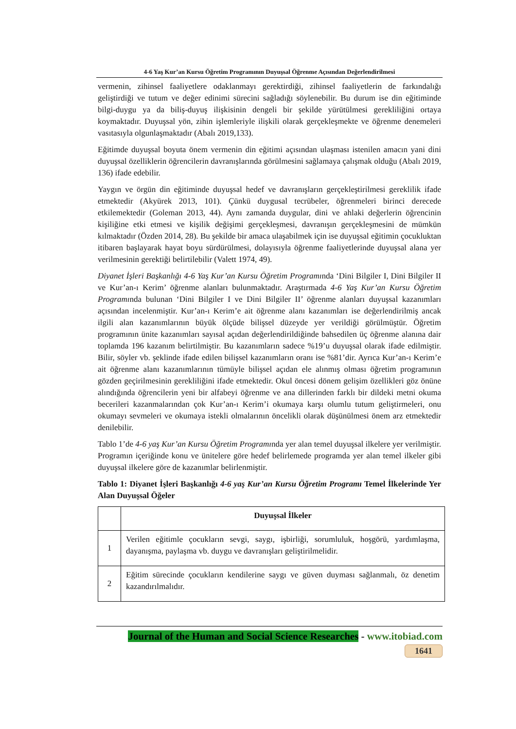4-6 Yaş Kur’an Kursu Öğretim Programının Duyuşsal Öğrenme Açısından Değerlendirilmesi
vermenin, zihinsel faaliyetlere odaklanmayı gerektirdiği, zihinsel faaliyetlerin de farkındalığı geliştirdiği ve tutum ve değer edinimi sürecini sağladığı söylenebilir. Bu durum ise din eğitiminde bilgi-duygu ya da biliş-duyuş ilişkisinin dengeli bir şekilde yürütülmesi gerekliliğini ortaya koymaktadır. Duyuşsal yön, zihin işlemleriyle ilişkili olarak gerçekleşmekte ve öğrenme denemeleri vasıtasıyla olgunlaşmaktadır (Abalı 2019,133).
Eğitimde duyuşsal boyuta önem vermenin din eğitimi açısından ulaşması istenilen amacın yani dini duyuşsal özelliklerin öğrencilerin davranışlarında görülmesini sağlamaya çalışmak olduğu (Abalı 2019, 136) ifade edebilir.
Yaygın ve örgün din eğitiminde duyuşsal hedef ve davranışların gerçekleştirilmesi gereklilik ifade etmektedir (Akyürek 2013, 101). Çünkü duygusal tecrübeler, öğrenmeleri birinci derecede etkilemektedir (Goleman 2013, 44). Aynı zamanda duygular, dini ve ahlaki değerlerin öğrencinin kişiliğine etki etmesi ve kişilik değişimi gerçekleşmesi, davranışın gerçekleşmesini de mümkün kılmaktadır (Özden 2014, 28). Bu şekilde bir amaca ulaşabilmek için ise duyuşsal eğitimin çocukluktan itibaren başlayarak hayat boyu sürdürülmesi, dolayısıyla öğrenme faaliyetlerinde duyuşsal alana yer verilmesinin gerektiği belirtilebilir (Valett 1974, 49).
Diyanet İşleri Başkanlığı 4-6 Yaş Kur’an Kursu Öğretim Programında ‘Dini Bilgiler I, Dini Bilgiler II ve Kur’an-ı Kerim’ öğrenme alanları bulunmaktadır. Araştırmada 4-6 Yaş Kur’an Kursu Öğretim Programında bulunan ‘Dini Bilgiler I ve Dini Bilgiler II’ öğrenme alanları duyuşsal kazanımları açısından incelenmiştir. Kur’an-ı Kerim’e ait öğrenme alanı kazanımları ise değerlendirilmiş ancak ilgili alan kazanımlarının büyük ölçüde bilişsel düzeyde yer verildiği görülmüştür. Öğretim programının ünite kazanımları sayısal açıdan değerlendirildiğinde bahsedilen üç öğrenme alanına dair toplamda 196 kazanım belirtilmiştir. Bu kazanımların sadece %19’u duyuşsal olarak ifade edilmiştir. Bilir, söyler vb. şeklinde ifade edilen bilişsel kazanımların oranı ise %81’dir. Ayrıca Kur’an-ı Kerim’e ait öğrenme alanı kazanımlarının tümüyle bilişsel açıdan ele alınmış olması öğretim programının gözden geçirilmesinin gerekliliğini ifade etmektedir. Okul öncesi dönem gelişim özellikleri göz önüne alındığında öğrencilerin yeni bir alfabeyi öğrenme ve ana dillerinden farklı bir dildeki metni okuma becerileri kazanmalarından çok Kur’an-ı Kerim’i okumaya karşı olumlu tutum geliştirmeleri, onu okumayı sevmeleri ve okumaya istekli olmalarının öncelikli olarak düşünülmesi önem arz etmektedir denilebilir.
Tablo 1’de 4-6 yaş Kur’an Kursu Öğretim Programında yer alan temel duyuşsal ilkelere yer verilmiştir. Programın içeriğinde konu ve ünitelere göre hedef belirlemede programda yer alan temel ilkeler gibi duyuşsal ilkelere göre de kazanımlar belirlenmiştir.
Tablo 1: Diyanet İşleri Başkanlığı 4-6 yaş Kur’an Kursu Öğretim Programı Temel İlkelerinde Yer Alan Duyuşsal Öğeler
| | Duyuşsal İlkeler |
| --- | --- |
| 1 | Verilen eğitimle çocukların sevgi, saygı, işbirliği, sorumluluk, hoşgörü, yardımlaşma, dayanışma, paylaşma vb. duygu ve davranışları geliştirilmelidir. |
| 2 | Eğitim sürecinde çocukların kendilerine saygı ve güven duyması sağlanmalı, öz denetim kazandırılmalıdır. |
Journal of the Human and Social Science Researches - www.itobiad.com
1641